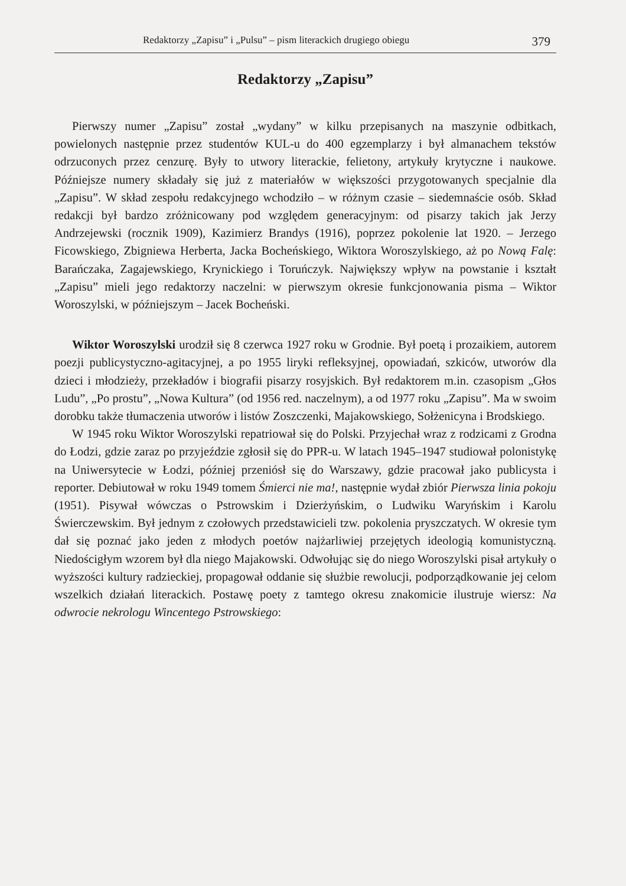Redaktorzy „Zapisu” i „Pulsu” – pism literackich drugiego obiegu 379
Redaktorzy „Zapisu”
Pierwszy numer „Zapisu” został „wydany” w kilku przepisanych na maszynie odbitkach, powielonych następnie przez studentów KUL-u do 400 egzemplarzy i był almanachem tekstów odrzuconych przez cenzurę. Były to utwory literackie, felietony, artykuły krytyczne i naukowe. Późniejsze numery składały się już z materiałów w większości przygotowanych specjalnie dla „Zapisu”. W skład zespołu redakcyjnego wchodziło – w różnym czasie – siedemnaście osób. Skład redakcji był bardzo zróżnicowany pod względem generacyjnym: od pisarzy takich jak Jerzy Andrzejewski (rocznik 1909), Kazimierz Brandys (1916), poprzez pokolenie lat 1920. – Jerzego Ficowskiego, Zbigniewa Herberta, Jacka Bocheńskiego, Wiktora Woroszylskiego, aż po Nową Falę: Barańczaka, Zagajewskiego, Krynickiego i Toruńczyk. Największy wpływ na powstanie i kształt „Zapisu” mieli jego redaktorzy naczelni: w pierwszym okresie funkcjonowania pisma – Wiktor Woroszylski, w późniejszym – Jacek Bocheński.
Wiktor Woroszylski urodził się 8 czerwca 1927 roku w Grodnie. Był poetą i prozaikiem, autorem poezji publicystyczno-agitacyjnej, a po 1955 liryki refleksyjnej, opowiadań, szkiców, utworów dla dzieci i młodzieży, przekładów i biografii pisarzy rosyjskich. Był redaktorem m.in. czasopism „Głos Ludu”, „Po prostu”, „Nowa Kultura” (od 1956 red. naczelnym), a od 1977 roku „Zapisu”. Ma w swoim dorobku także tłumaczenia utworów i listów Zoszczenki, Majakowskiego, Sołżenicyna i Brodskiego.
W 1945 roku Wiktor Woroszylski repatriował się do Polski. Przyjechał wraz z rodzicami z Grodna do Łodzi, gdzie zaraz po przyjeździe zgłosił się do PPR-u. W latach 1945–1947 studiował polonistykę na Uniwersytecie w Łodzi, później przeniósł się do Warszawy, gdzie pracował jako publicysta i reporter. Debiutował w roku 1949 tomem Śmierci nie ma!, następnie wydał zbiór Pierwsza linia pokoju (1951). Pisywał wówczas o Pstrowskim i Dzierżyńskim, o Ludwiku Waryńskim i Karolu Świerczewskim. Był jednym z czołowych przedstawicieli tzw. pokolenia pryszczatych. W okresie tym dał się poznać jako jeden z młodych poetów najżarliwiej przejętych ideologią komunistyczną. Niedościgłym wzorem był dla niego Majakowski. Odwołując się do niego Woroszylski pisał artykuły o wyższości kultury radzieckiej, propagował oddanie się służbie rewolucji, podporządkowanie jej celom wszelkich działań literackich. Postawę poety z tamtego okresu znakomicie ilustruje wiersz: Na odwrocie nekrologu Wincentego Pstrowskiego: